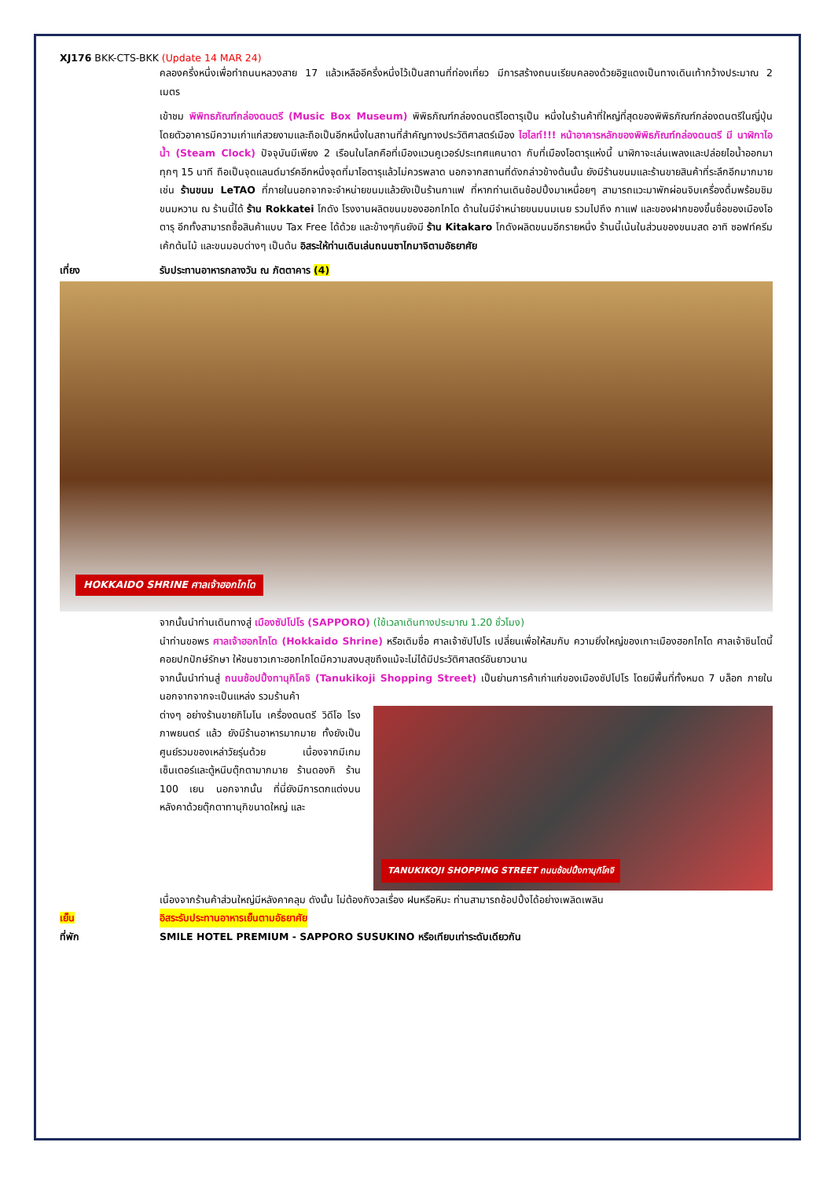XJ176 BKK-CTS-BKK (Update 14 MAR 24)
คลองครึ่งหนึ่งเพื่อทำถนนหลวงสาย 17 แล้วเหลืออีครึ่งหนึ่งไว้เป็นสถานที่ท่องเที่ยว มีการสร้างถนนเรียบคลองด้วยอิฐแดงเป็นทางเดินเท้ากว้างประมาณ 2 เมตร
เข้าชม พิพิทธภัณฑ์กล่องดนตรี (Music Box Museum) พิพิธภัณฑ์กล่องดนตรีโอตารุเป็น หนึ่งในร้านค้าที่ใหญ่ที่สุดของพิพิธภัณฑ์กล่องดนตรีในญี่ปุ่น โดยตัวอาคารมีความเก่าแก่สวยงามและถือเป็นอีกหนึ่งในสถานที่สำคัญทางประวัติศาสตร์เมือง ไฮไลท์!!! หน้าอาคารหลักของพิพิธภัณฑ์กล่องดนตรี มี นาฬิกาไอน้ำ (Steam Clock) ปัจจุบันมีเพียง 2 เรือนในโลกคือที่เมืองแวนคูเวอร์ประเทศแคนาดา กับที่เมืองโอตารุแห่งนี้ นาฬิกาจะเล่นเพลงและปล่อยไอน้ำออกมาทุกๆ 15 นาที ถือเป็นจุดแลนด์มาร์คอีกหนึ่งจุดที่มาโอตารุแล้วไม่ควรพลาด นอกจากสถานที่ดังกล่าวข้างต้นนั้น ยังมีร้านขนมและร้านขายสินค้าที่ระลึกอีกมากมาย เช่น ร้านขนม LeTAO ที่ภายในนอกจากจะจำหน่ายขนมแล้วยังเป็นร้านกาแฟ ที่หากท่านเดินช้อปปิ้งมาเหนื่อยๆ สามารถแวะมาพักผ่อนจิบเครื่องดื่มพร้อมชิมขนมหวาน ณ ร้านนี้ได้ ร้าน Rokkatei โกดัง โรงงานผลิตขนมของฮอกไกโด ด้านในมีจำหน่ายขนมนมเนย รวมไปถึง กาแฟ และของฝากของขึ้นชื่อของเมืองโอตารุ อีกทั้งสามารถซื้อสินค้าแบบ Tax Free ได้ด้วย และข้างๆกันยังมี ร้าน Kitakaro โกดังผลิตขนมอีกรายหนึ่ง ร้านนี้เน้นในส่วนของขนมสด อาทิ ซอฟท์ครีม เค้กต้นไม้ และขนมอบต่างๆ เป็นต้น อิสระให้ท่านเดินเล่นถนนซาไกมาจิตามอัธยาศัย
เที่ยง รับประทานอาหารกลางวัน ณ ภัตตาคาร (4)
HOKKAIDO SHRINE ศาลเจ้าฮอกไกโด
จากนั้นนำท่านเดินทางสู่ เมืองซัปโปโร (SAPPORO) (ใช้เวลาเดินทางประมาณ 1.20 ชั่วโมง)
นำท่านขอพร ศาลเจ้าฮอกไกโด (Hokkaido Shrine) หรือเดิมชื่อ ศาลเจ้าซัปโปโร เปลี่ยนเพื่อให้สมกับ ความยิ่งใหญ่ของเกาะเมืองฮอกไกโด ศาลเจ้าชินโตนี้คอยปกปักษ์รักษา ให้ชนชาวเกาะฮอกไกโดมีความสงบสุขถึงแม้จะไม่ได้มีประวัติศาสตร์อันยาวนาน
จากนั้นนำท่านสู่ ถนนช้อปปิ้งทานุกิโคจิ (Tanukikoji Shopping Street) เป็นย่านการค้าเก่าแก่ของเมืองซัปโปโร โดยมีพื้นที่ทั้งหมด 7 บล็อก ภายในนอกจากจากจะเป็นแหล่ง รวมร้านค้า
ต่างๆ อย่างร้านขายกิโมโน เครื่องดนตรี วิดีโอ โรงภาพยนตร์ แล้ว ยังมีร้านอาหารมากมาย ทั้งยังเป็นศูนย์รวมของเหล่าวัยรุ่นด้วย เนื่องจากมีเกมเซ็นเตอร์และตู้หนีบตุ๊กตามากมาย ร้านดองกิ ร้าน 100 เยน นอกจากนั้น ที่นี่ยังมีการตกแต่งบนหลังคาด้วยตุ๊กตาทานุกิขนาดใหญ่ และ
TANUKIKOJI SHOPPING STREET ถนนช้อปปิ้งทานุกิโคจิ
เนื่องจากร้านค้าส่วนใหญ่มีหลังคาคลุม ดังนั้น ไม่ต้องกังวลเรื่อง ฝนหรือหิมะ ท่านสามารถช้อปปิ้งได้อย่างเพลิดเพลิน
เย็น อิสระรับประทานอาหารเย็นตามอัธยาศัย
ที่พัก SMILE HOTEL PREMIUM - SAPPORO SUSUKINO หรือเทียบเท่าระดับเดียวกัน